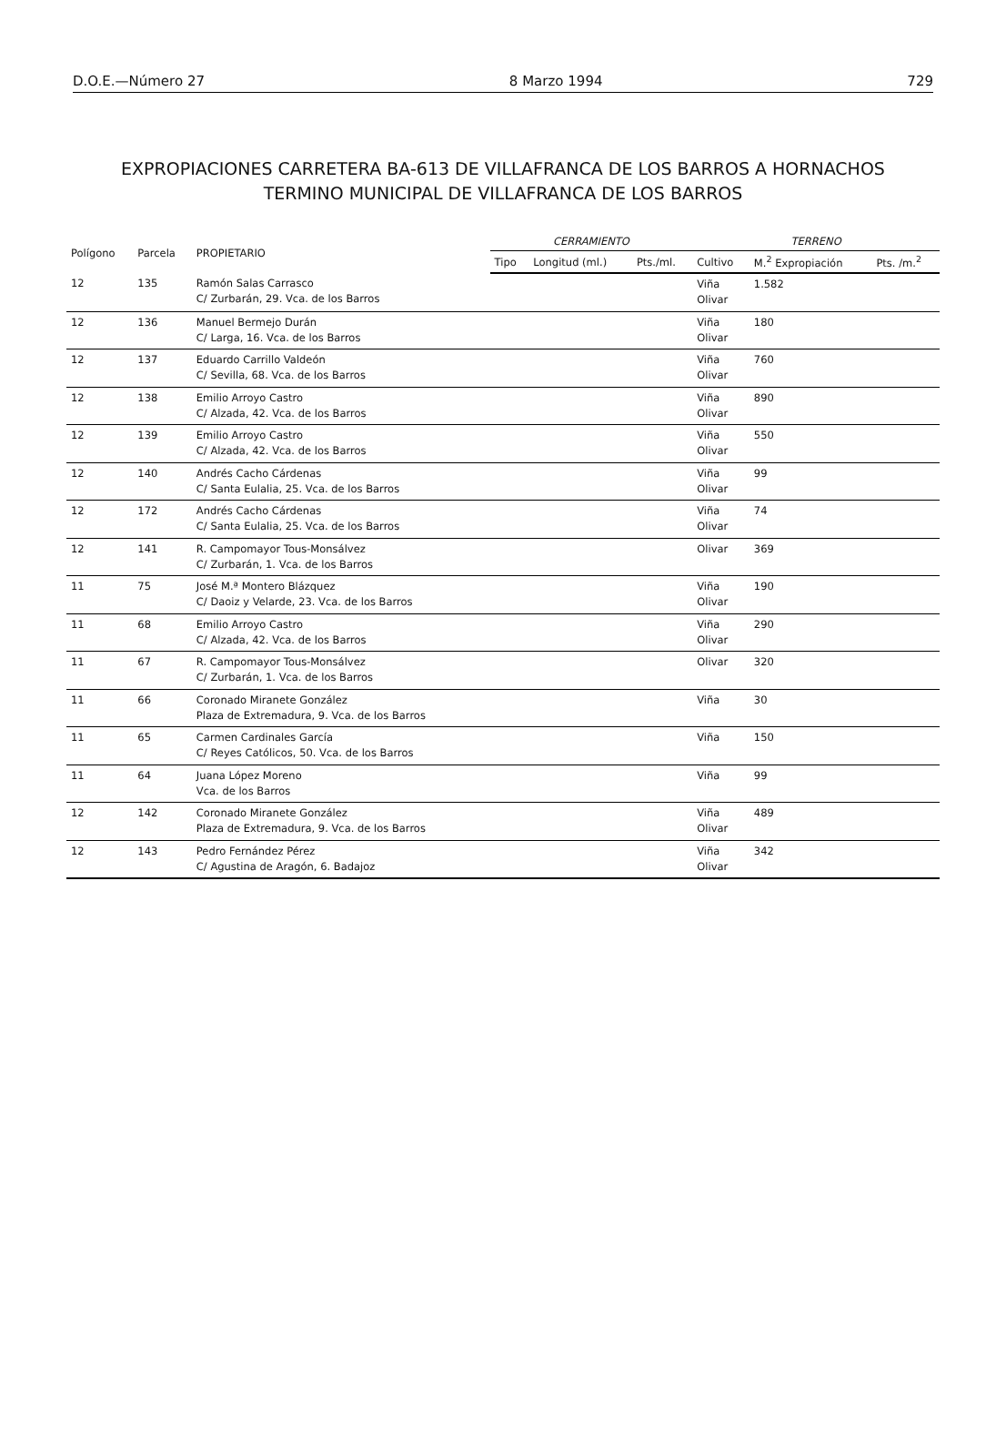D.O.E.—Número 27 8 Marzo 1994 729
EXPROPIACIONES CARRETERA BA-613 DE VILLAFRANCA DE LOS BARROS A HORNACHOS
TERMINO MUNICIPAL DE VILLAFRANCA DE LOS BARROS
| Polígono | Parcela | PROPIETARIO | CERRAMIENTO | | | TERRENO | | |
| --- | --- | --- | --- | --- | --- | --- | --- | --- |
| | | | Tipo | Longitud (ml.) | Pts./ml. | Cultivo | M.<sup>2</sup> Expropiación | Pts. /m.<sup>2</sup> |
| 12 | 135 | Ramón Salas Carrasco C/ Zurbarán, 29. Vca. de los Barros | | | | Viña Olivar | 1.582 | |
| 12 | 136 | Manuel Bermejo Durán C/ Larga, 16. Vca. de los Barros | | | | Viña Olivar | 180 | |
| 12 | 137 | Eduardo Carrillo Valdeón C/ Sevilla, 68. Vca. de los Barros | | | | Viña Olivar | 760 | |
| 12 | 138 | Emilio Arroyo Castro C/ Alzada, 42. Vca. de los Barros | | | | Viña Olivar | 890 | |
| 12 | 139 | Emilio Arroyo Castro C/ Alzada, 42. Vca. de los Barros | | | | Viña Olivar | 550 | |
| 12 | 140 | Andrés Cacho Cárdenas C/ Santa Eulalia, 25. Vca. de los Barros | | | | Viña Olivar | 99 | |
| 12 | 172 | Andrés Cacho Cárdenas C/ Santa Eulalia, 25. Vca. de los Barros | | | | Viña Olivar | 74 | |
| 12 | 141 | R. Campomayor Tous-Monsálvez C/ Zurbarán, 1. Vca. de los Barros | | | | Olivar | 369 | |
| 11 | 75 | José M.ª Montero Blázquez C/ Daoiz y Velarde, 23. Vca. de los Barros | | | | Viña Olivar | 190 | |
| 11 | 68 | Emilio Arroyo Castro C/ Alzada, 42. Vca. de los Barros | | | | Viña Olivar | 290 | |
| 11 | 67 | R. Campomayor Tous-Monsálvez C/ Zurbarán, 1. Vca. de los Barros | | | | Olivar | 320 | |
| 11 | 66 | Coronado Miranete González Plaza de Extremadura, 9. Vca. de los Barros | | | | Viña | 30 | |
| 11 | 65 | Carmen Cardinales García C/ Reyes Católicos, 50. Vca. de los Barros | | | | Viña | 150 | |
| 11 | 64 | Juana López Moreno Vca. de los Barros | | | | Viña | 99 | |
| 12 | 142 | Coronado Miranete González Plaza de Extremadura, 9. Vca. de los Barros | | | | Viña Olivar | 489 | |
| 12 | 143 | Pedro Fernández Pérez C/ Agustina de Aragón, 6. Badajoz | | | | Viña Olivar | 342 | |